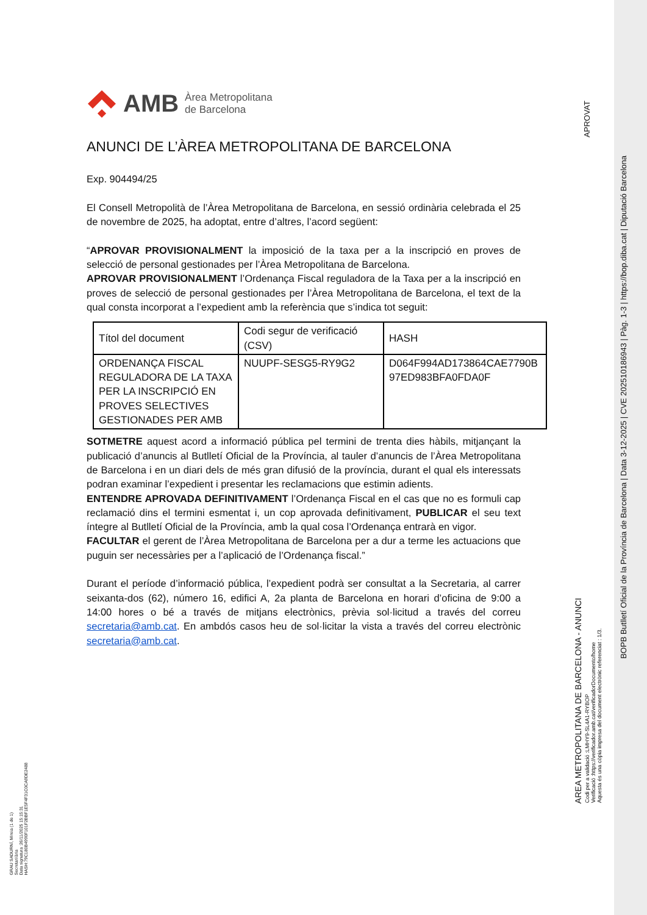AMB Àrea Metropolitana
de Barcelona
ANUNCI DE L’ÀREA METROPOLITANA DE BARCELONA
Exp. 904494/25
El Consell Metropolità de l’Àrea Metropolitana de Barcelona, en sessió ordinària celebrada el 25 de novembre de 2025, ha adoptat, entre d’altres, l’acord següent:
“APROVAR PROVISIONALMENT la imposició de la taxa per a la inscripció en proves de selecció de personal gestionades per l’Àrea Metropolitana de Barcelona.
APROVAR PROVISIONALMENT l’Ordenança Fiscal reguladora de la Taxa per a la inscripció en proves de selecció de personal gestionades per l’Àrea Metropolitana de Barcelona, el text de la qual consta incorporat a l’expedient amb la referència que s’indica tot seguit:
| Títol del document | Codi segur de verificació (CSV) | HASH |
| ORDENANÇA FISCAL REGULADORA DE LA TAXA PER LA INSCRIPCIÓ EN PROVES SELECTIVES GESTIONADES PER AMB | NUUPF-SESG5-RY9G2 | D064F994AD173864CAE7790B 97ED983BFA0FDA0F |
SOTMETRE aquest acord a informació pública pel termini de trenta dies hàbils, mitjançant la publicació d’anuncis al Butlletí Oficial de la Província, al tauler d’anuncis de l’Àrea Metropolitana de Barcelona i en un diari dels de més gran difusió de la província, durant el qual els interessats podran examinar l’expedient i presentar les reclamacions que estimin adients.
ENTENDRE APROVADA DEFINITIVAMENT l’Ordenança Fiscal en el cas que no es formuli cap reclamació dins el termini esmentat i, un cop aprovada definitivament, PUBLICAR el seu text íntegre al Butlletí Oficial de la Província, amb la qual cosa l’Ordenança entrarà en vigor.
FACULTAR el gerent de l’Àrea Metropolitana de Barcelona per a dur a terme les actuacions que puguin ser necessàries per a l’aplicació de l’Ordenança fiscal.”
Durant el període d’informació pública, l’expedient podrà ser consultat a la Secretaria, al carrer seixanta-dos (62), número 16, edifici A, 2a planta de Barcelona en horari d’oficina de 9:00 a 14:00 hores o bé a través de mitjans electrònics, prèvia sol·licitud a través del correu secretaria@amb.cat. En ambdós casos heu de sol·licitar la vista a través del correu electrònic secretaria@amb.cat.
APROVAT
AREA METROPOLITANA DE BARCELONA - ANUNCI
Codi per a validació :LMHY9-SL4A1-RYBOP
Verificació :https://verificador.amb.cat/verificadorDocumento/home
Aquesta és una còpia impresa del document electrònic referenciat : 1/3.
GRAU SADURNÍ, Mireia (1 de 1)
Secretari/ària
Data signatura :26/11/2025 15:15:31
HASH:79C180B4990F101F2BBF1E5F4F31C0CA9DE2488
BOPB Butlletí Oficial de la Província de Barcelona | Data 3-12-2025 | CVE 202510186943 | Pàg. 1-3 | https://bop.diba.cat | Diputació Barcelona